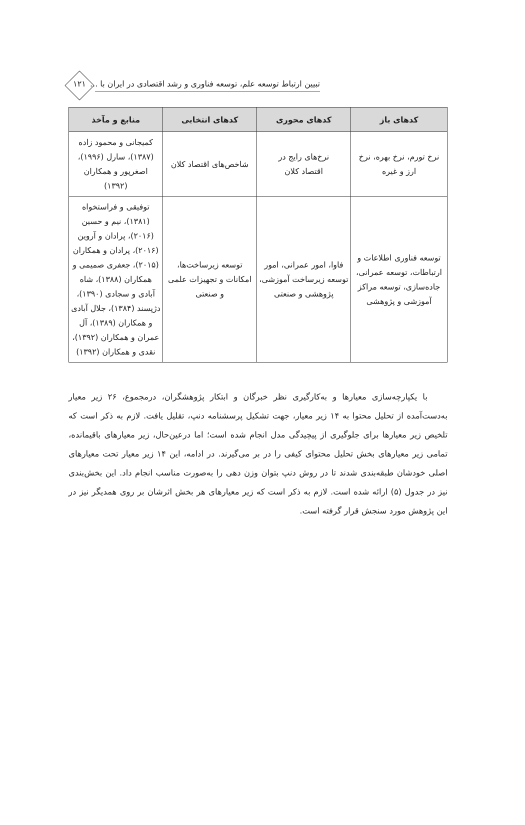تبیین ارتباط توسعه علم، توسعه فناوری و رشد اقتصادی در ایران با ...
۱۲۱
| کدهای باز | کدهای محوری | کدهای انتخابی | منابع و مآخذ |
| --- | --- | --- | --- |
| نرخ تورم، نرخ بهره، نرخ ارز و غیره | نرخ‌های رایج در اقتصاد کلان | شاخص‌های اقتصاد کلان | کمیجانی و محمود زاده (۱۳۸۷)، سارل (۱۹۹۶)، اصغرپور و همکاران (۱۳۹۲) |
| توسعه فناوری اطلاعات و ارتباطات، توسعه عمرانی، جاده‌سازی، توسعه مراکز آموزشی و پژوهشی | فاوا، امور عمرانی، امور توسعه زیرساخت آموزشی، پژوهشی و صنعتی | توسعه زیرساخت‌ها، امکانات و تجهیزات علمی و صنعتی | توفیقی و فراستخواه (۱۳۸۱)، نیم و حسین (۲۰۱۶)، پرادان و آروین (۲۰۱۶)، پرادان و همکاران (۲۰۱۵)، جعفری صمیمی و همکاران (۱۳۸۸)، شاه آبادی و سجادی (۱۳۹۰)، دژپسند (۱۳۸۴)، جلال آبادی و همکاران (۱۳۸۹)، آل عمران و همکاران (۱۳۹۲)، نقدی و همکاران (۱۳۹۲) |
با یکپارچه‌سازی معیارها و به‌کارگیری نظر خبرگان و ابتکار پژوهشگران، درمجموع، ۲۶ زیر معیار به‌دست‌آمده از تحلیل محتوا به ۱۴ زیر معیار، جهت تشکیل پرسشنامه دنپ، تقلیل یافت. لازم به ذکر است که تلخیص زیر معیارها برای جلوگیری از پیچیدگی مدل انجام شده است؛ اما درعین‌حال، زیر معیارهای باقیمانده، تمامی زیر معیارهای بخش تحلیل محتوای کیفی را در بر می‌گیرند. در ادامه، این ۱۴ زیر معیار تحت معیارهای اصلی خودشان طبقه‌بندی شدند تا در روش دنپ بتوان وزن دهی را به‌صورت مناسب انجام داد. این بخش‌بندی نیز در جدول (۵) ارائه شده است. لازم به ذکر است که زیر معیارهای هر بخش اثرشان بر روی همدیگر نیز در این پژوهش مورد سنجش قرار گرفته است.